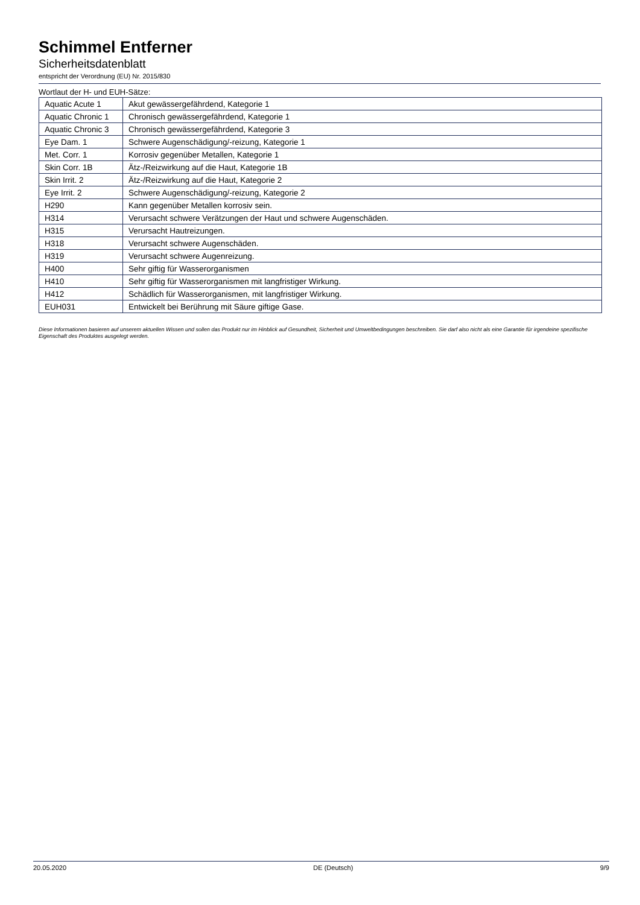Schimmel Entferner
Sicherheitsdatenblatt
entspricht der Verordnung (EU) Nr. 2015/830
Wortlaut der H- und EUH-Sätze:
| Aquatic Acute 1 | Akut gewässergefährdend, Kategorie 1 |
| Aquatic Chronic 1 | Chronisch gewässergefährdend, Kategorie 1 |
| Aquatic Chronic 3 | Chronisch gewässergefährdend, Kategorie 3 |
| Eye Dam. 1 | Schwere Augenschädigung/-reizung, Kategorie 1 |
| Met. Corr. 1 | Korrosiv gegenüber Metallen, Kategorie 1 |
| Skin Corr. 1B | Ätz-/Reizwirkung auf die Haut, Kategorie 1B |
| Skin Irrit. 2 | Ätz-/Reizwirkung auf die Haut, Kategorie 2 |
| Eye Irrit. 2 | Schwere Augenschädigung/-reizung, Kategorie 2 |
| H290 | Kann gegenüber Metallen korrosiv sein. |
| H314 | Verursacht schwere Verätzungen der Haut und schwere Augenschäden. |
| H315 | Verursacht Hautreizungen. |
| H318 | Verursacht schwere Augenschäden. |
| H319 | Verursacht schwere Augenreizung. |
| H400 | Sehr giftig für Wasserorganismen |
| H410 | Sehr giftig für Wasserorganismen mit langfristiger Wirkung. |
| H412 | Schädlich für Wasserorganismen, mit langfristiger Wirkung. |
| EUH031 | Entwickelt bei Berührung mit Säure giftige Gase. |
Diese Informationen basieren auf unserem aktuellen Wissen und sollen das Produkt nur im Hinblick auf Gesundheit, Sicherheit und Umweltbedingungen beschreiben. Sie darf also nicht als eine Garantie für irgendeine spezifische Eigenschaft des Produktes ausgelegt werden.
20.05.2020 DE (Deutsch) 9/9